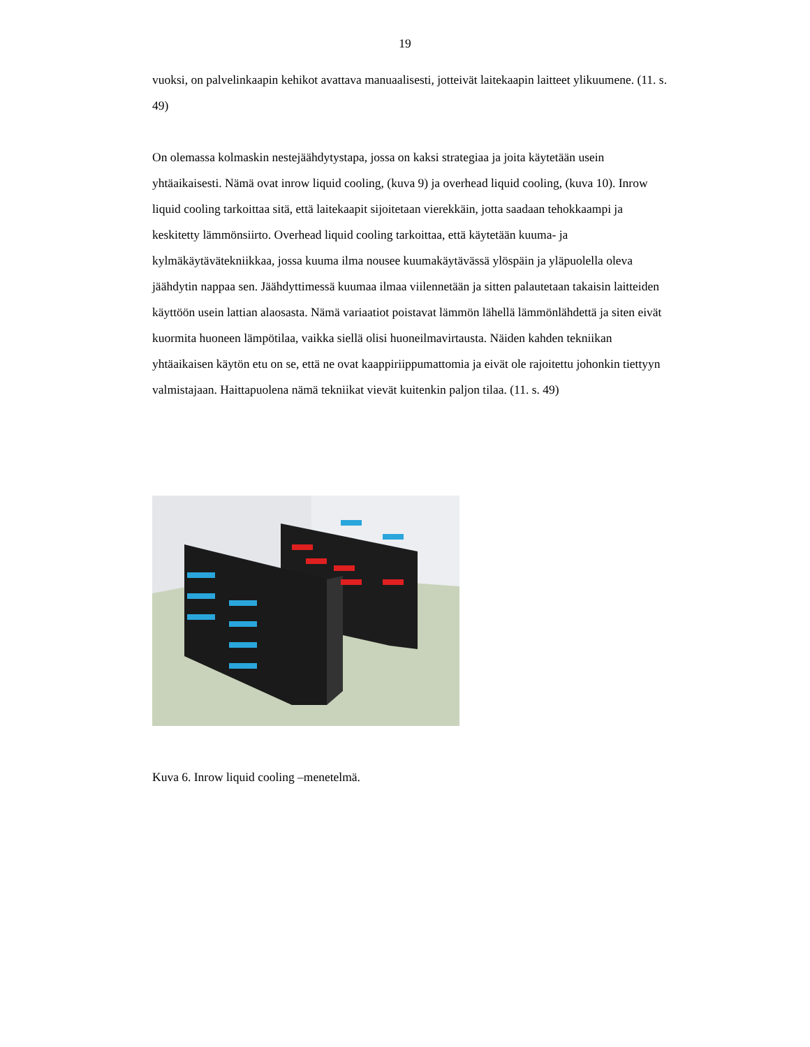19
vuoksi, on palvelinkaapin kehikot avattava manuaalisesti, jotteivät laitekaapin laitteet ylikuumene. (11. s. 49)
On olemassa kolmaskin nestejäähdytystapa, jossa on kaksi strategiaa ja joita käytetään usein yhtäaikaisesti. Nämä ovat inrow liquid cooling, (kuva 9) ja overhead liquid cooling, (kuva 10). Inrow liquid cooling tarkoittaa sitä, että laitekaapit sijoitetaan vierekkäin, jotta saadaan tehokkaampi ja keskitetty lämmönsiirto. Overhead liquid cooling tarkoittaa, että käytetään kuuma- ja kylmäkäytävätekniikkaa, jossa kuuma ilma nousee kuumakäytävässä ylöspäin ja yläpuolella oleva jäähdytin nappaa sen. Jäähdyttimessä kuumaa ilmaa viilennetään ja sitten palautetaan takaisin laitteiden käyttöön usein lattian alaosasta. Nämä variaatiot poistavat lämmön lähellä lämmönlähdettä ja siten eivät kuormita huoneen lämpötilaa, vaikka siellä olisi huoneilmavirtausta. Näiden kahden tekniikan yhtäaikaisen käytön etu on se, että ne ovat kaappiriippumattomia ja eivät ole rajoitettu johonkin tiettyyn valmistajaan. Haittapuolena nämä tekniikat vievät kuitenkin paljon tilaa. (11. s. 49)
Kuva 6. Inrow liquid cooling –menetelmä.